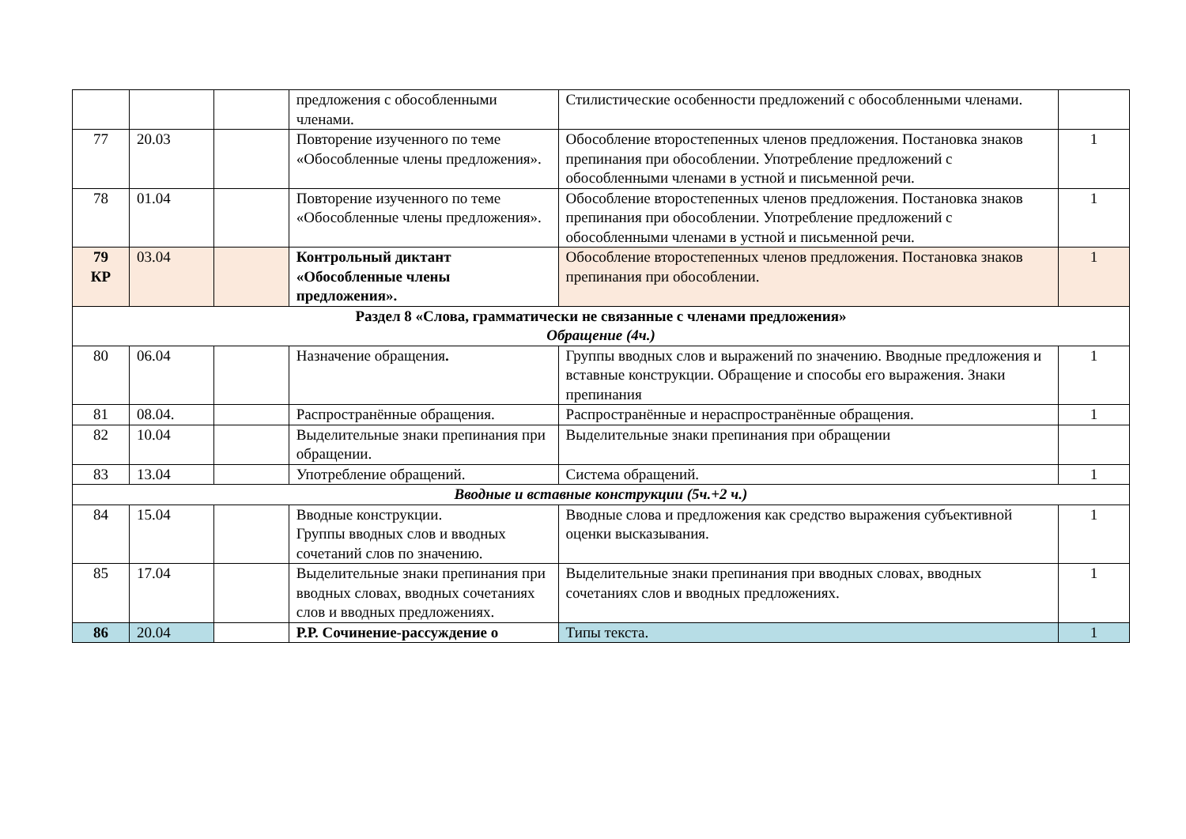| | | | предложения с обособленными членами. | Стилистические особенности предложений с обособленными членами. | |
| 77 | 20.03 | | Повторение изученного по теме «Обособленные члены предложения». | Обособление второстепенных членов предложения. Постановка знаков препинания при обособлении. Употребление предложений с обособленными членами в устной и письменной речи. | 1 |
| 78 | 01.04 | | Повторение изученного по теме «Обособленные члены предложения». | Обособление второстепенных членов предложения. Постановка знаков препинания при обособлении. Употребление предложений с обособленными членами в устной и письменной речи. | 1 |
| 79 КР | 03.04 | | Контрольный диктант «Обособленные члены предложения». | Обособление второстепенных членов предложения. Постановка знаков препинания при обособлении. | 1 |
| Раздел 8 «Слова, грамматически не связанные с членами предложения» Обращение (4ч.) | | | | | |
| 80 | 06.04 | | Назначение обращения . | Группы вводных слов и выражений по значению. Вводные предложения и вставные конструкции. Обращение и способы его выражения. Знаки препинания | 1 |
| 81 | 08.04. | | Распространённые обращения. | Распространённые и нераспространённые обращения. | 1 |
| 82 | 10.04 | | Выделительные знаки препинания при обращении. | Выделительные знаки препинания при обращении | |
| 83 | 13.04 | | Употребление обращений. | Система обращений. | 1 |
| Вводные и вставные конструкции (5ч.+2 ч.) | | | | | |
| 84 | 15.04 | | Вводные конструкции. Группы вводных слов и вводных сочетаний слов по значению. | Вводные слова и предложения как средство выражения субъективной оценки высказывания. | 1 |
| 85 | 17.04 | | Выделительные знаки препинания при вводных словах, вводных сочетаниях слов и вводных предложениях. | Выделительные знаки препинания при вводных словах, вводных сочетаниях слов и вводных предложениях. | 1 |
| 86 | 20.04 | | Р.Р. Сочинение-рассуждение о | Типы текста. | 1 |